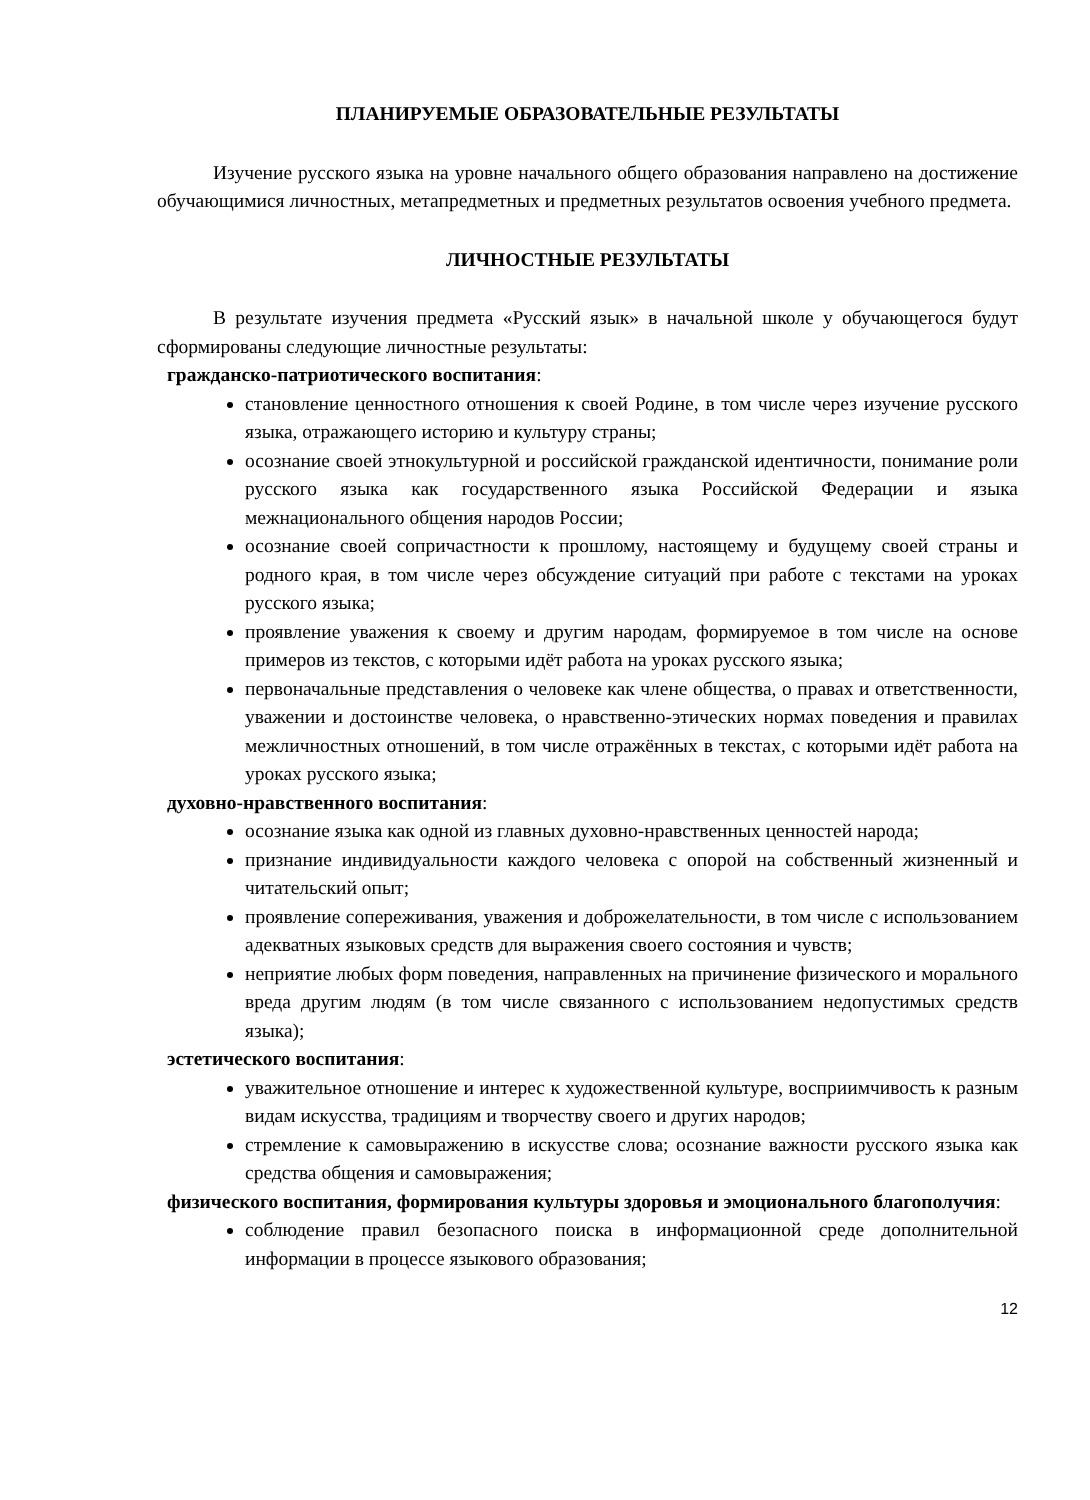ПЛАНИРУЕМЫЕ ОБРАЗОВАТЕЛЬНЫЕ РЕЗУЛЬТАТЫ
Изучение русского языка на уровне начального общего образования направлено на достижение обучающимися личностных, метапредметных и предметных результатов освоения учебного предмета.
ЛИЧНОСТНЫЕ РЕЗУЛЬТАТЫ
В результате изучения предмета «Русский язык» в начальной школе у обучающегося будут сформированы следующие личностные результаты:
гражданско-патриотического воспитания:
становление ценностного отношения к своей Родине, в том числе через изучение русского языка, отражающего историю и культуру страны;
осознание своей этнокультурной и российской гражданской идентичности, понимание роли русского языка как государственного языка Российской Федерации и языка межнационального общения народов России;
осознание своей сопричастности к прошлому, настоящему и будущему своей страны и родного края, в том числе через обсуждение ситуаций при работе с текстами на уроках русского языка;
проявление уважения к своему и другим народам, формируемое в том числе на основе примеров из текстов, с которыми идёт работа на уроках русского языка;
первоначальные представления о человеке как члене общества, о правах и ответственности, уважении и достоинстве человека, о нравственно-этических нормах поведения и правилах межличностных отношений, в том числе отражённых в текстах, с которыми идёт работа на уроках русского языка;
духовно-нравственного воспитания:
осознание языка как одной из главных духовно-нравственных ценностей народа;
признание индивидуальности каждого человека с опорой на собственный жизненный и читательский опыт;
проявление сопереживания, уважения и доброжелательности, в том числе с использованием адекватных языковых средств для выражения своего состояния и чувств;
неприятие любых форм поведения, направленных на причинение физического и морального вреда другим людям (в том числе связанного с использованием недопустимых средств языка);
эстетического воспитания:
уважительное отношение и интерес к художественной культуре, восприимчивость к разным видам искусства, традициям и творчеству своего и других народов;
стремление к самовыражению в искусстве слова; осознание важности русского языка как средства общения и самовыражения;
физического воспитания, формирования культуры здоровья и эмоционального благополучия:
соблюдение правил безопасного поиска в информационной среде дополнительной информации в процессе языкового образования;
12